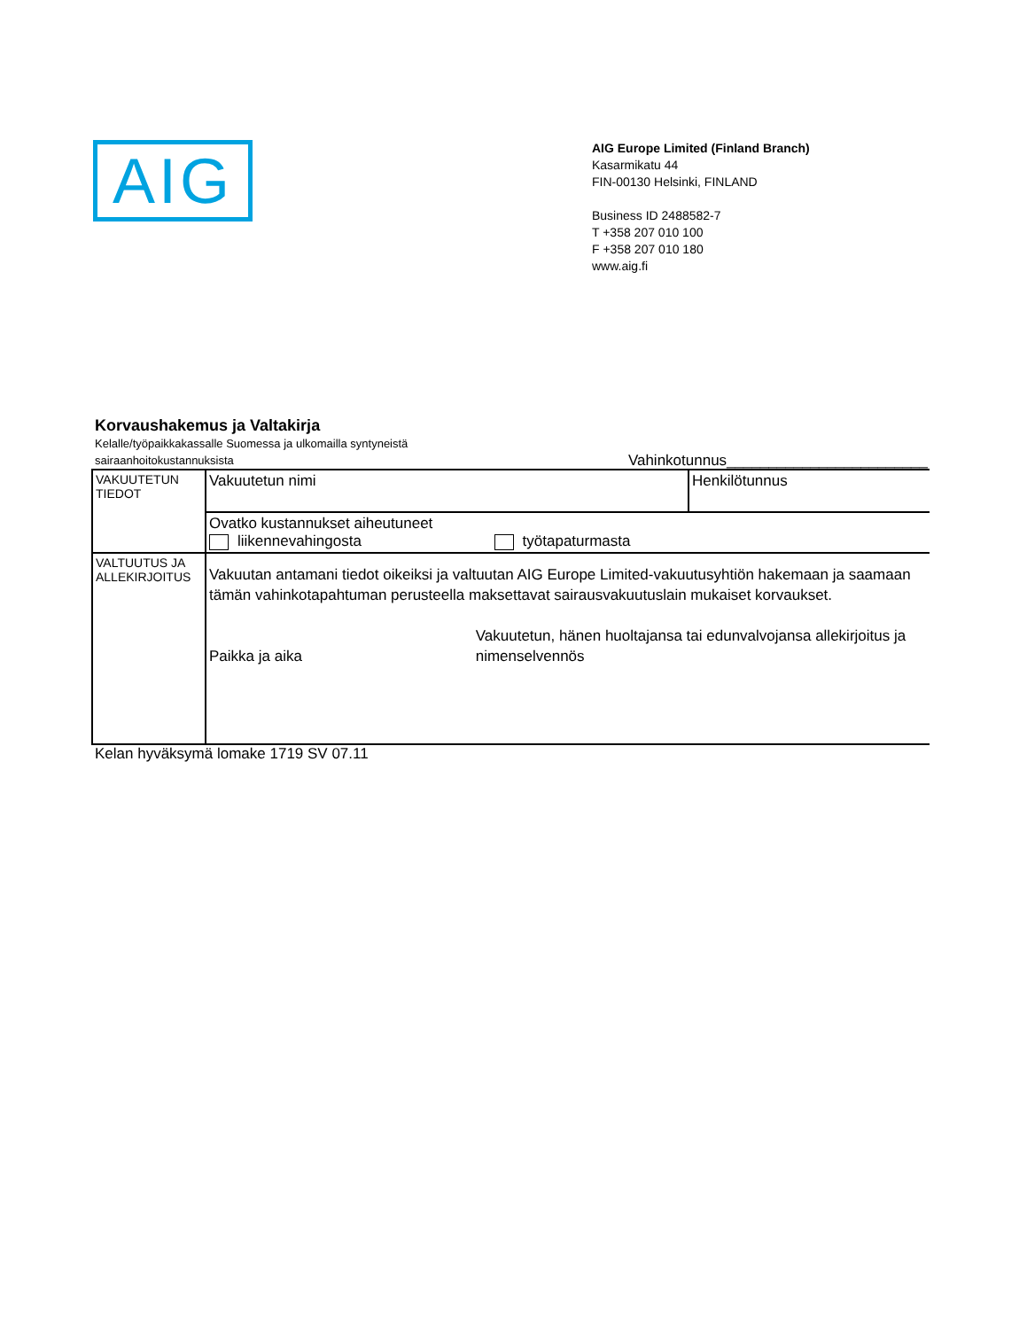AIG
AIG Europe Limited (Finland Branch)
Kasarmikatu 44
FIN-00130 Helsinki, FINLAND
Business ID 2488582-7
T +358 207 010 100
F +358 207 010 180
www.aig.fi
Korvaushakemus ja Valtakirja
Kelalle/työpaikkakassalle Suomessa ja ulkomailla syntyneistä
sairaanhoitokustannuksista Vahinkotunnus________________________
| VAKUUTETUN TIEDOT | Vakuutetun nimi | Henkilötunnus |
| | Ovatko kustannukset aiheutuneet liikennevahingosta työtapaturmasta | |
| VALTUUTUS JA ALLEKIRJOITUS | Vakuutan antamani tiedot oikeiksi ja valtuutan AIG Europe Limited-vakuutusyhtiön hakemaan ja saamaan tämän vahinkotapahtuman perusteella maksettavat sairausvakuutuslain mukaiset korvaukset. Paikka ja aika Vakuutetun, hänen huoltajansa tai edunvalvojansa allekirjoitus ja nimenselvennös | |
Kelan hyväksymä lomake 1719 SV 07.11